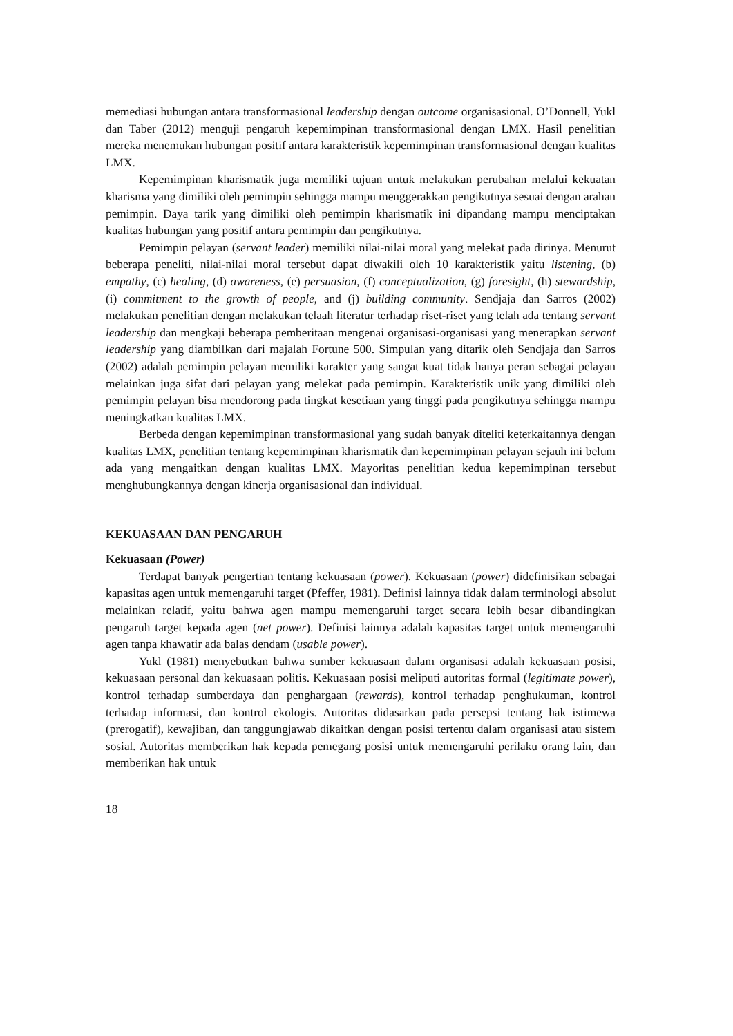memediasi hubungan antara transformasional leadership dengan outcome organisasional. O’Donnell, Yukl dan Taber (2012) menguji pengaruh kepemimpinan transformasional dengan LMX. Hasil penelitian mereka menemukan hubungan positif antara karakteristik kepemimpinan transformasional dengan kualitas LMX.
Kepemimpinan kharismatik juga memiliki tujuan untuk melakukan perubahan melalui kekuatan kharisma yang dimiliki oleh pemimpin sehingga mampu menggerakkan pengikutnya sesuai dengan arahan pemimpin. Daya tarik yang dimiliki oleh pemimpin kharismatik ini dipandang mampu menciptakan kualitas hubungan yang positif antara pemimpin dan pengikutnya.
Pemimpin pelayan (servant leader) memiliki nilai-nilai moral yang melekat pada dirinya. Menurut beberapa peneliti, nilai-nilai moral tersebut dapat diwakili oleh 10 karakteristik yaitu listening, (b) empathy, (c) healing, (d) awareness, (e) persuasion, (f) conceptualization, (g) foresight, (h) stewardship, (i) commitment to the growth of people, and (j) building community. Sendjaja dan Sarros (2002) melakukan penelitian dengan melakukan telaah literatur terhadap riset-riset yang telah ada tentang servant leadership dan mengkaji beberapa pemberitaan mengenai organisasi-organisasi yang menerapkan servant leadership yang diambilkan dari majalah Fortune 500. Simpulan yang ditarik oleh Sendjaja dan Sarros (2002) adalah pemimpin pelayan memiliki karakter yang sangat kuat tidak hanya peran sebagai pelayan melainkan juga sifat dari pelayan yang melekat pada pemimpin. Karakteristik unik yang dimiliki oleh pemimpin pelayan bisa mendorong pada tingkat kesetiaan yang tinggi pada pengikutnya sehingga mampu meningkatkan kualitas LMX.
Berbeda dengan kepemimpinan transformasional yang sudah banyak diteliti keterkaitannya dengan kualitas LMX, penelitian tentang kepemimpinan kharismatik dan kepemimpinan pelayan sejauh ini belum ada yang mengaitkan dengan kualitas LMX. Mayoritas penelitian kedua kepemimpinan tersebut menghubungkannya dengan kinerja organisasional dan individual.
KEKUASAAN DAN PENGARUH
Kekuasaan (Power)
Terdapat banyak pengertian tentang kekuasaan (power). Kekuasaan (power) didefinisikan sebagai kapasitas agen untuk memengaruhi target (Pfeffer, 1981). Definisi lainnya tidak dalam terminologi absolut melainkan relatif, yaitu bahwa agen mampu memengaruhi target secara lebih besar dibandingkan pengaruh target kepada agen (net power). Definisi lainnya adalah kapasitas target untuk memengaruhi agen tanpa khawatir ada balas dendam (usable power).
Yukl (1981) menyebutkan bahwa sumber kekuasaan dalam organisasi adalah kekuasaan posisi, kekuasaan personal dan kekuasaan politis. Kekuasaan posisi meliputi autoritas formal (legitimate power), kontrol terhadap sumberdaya dan penghargaan (rewards), kontrol terhadap penghukuman, kontrol terhadap informasi, dan kontrol ekologis. Autoritas didasarkan pada persepsi tentang hak istimewa (prerogatif), kewajiban, dan tanggungjawab dikaitkan dengan posisi tertentu dalam organisasi atau sistem sosial. Autoritas memberikan hak kepada pemegang posisi untuk memengaruhi perilaku orang lain, dan memberikan hak untuk
18